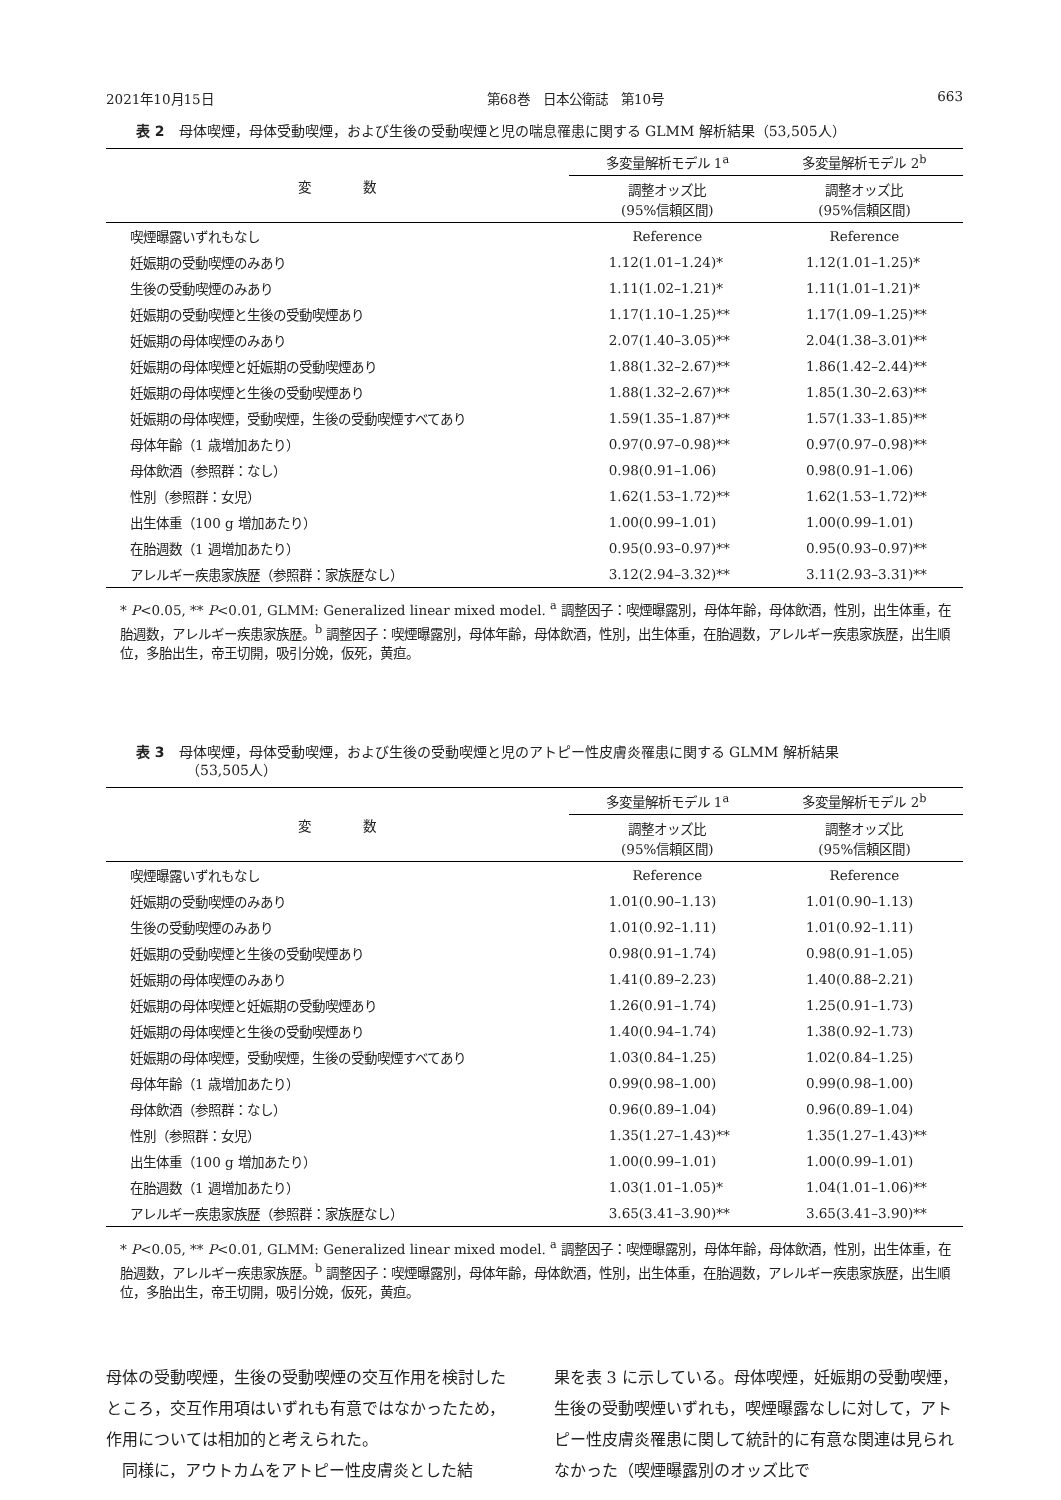2021年10月15日 第68巻　日本公衛誌　第10号 663
表 2 母体喫煙，母体受動喫煙，および生後の受動喫煙と児の喘息罹患に関する GLMM 解析結果（53,505人）
| 変 数 | 多変量解析モデル 1<sup>a</sup> | 多変量解析モデル 2<sup>b</sup> |
| --- | --- | --- |
| | 調整オッズ比 (95%信頼区間) | 調整オッズ比 (95%信頼区間) |
| 喫煙曝露いずれもなし | Reference | Reference |
| 妊娠期の受動喫煙のみあり | 1.12(1.01–1.24)* | 1.12(1.01–1.25)* |
| 生後の受動喫煙のみあり | 1.11(1.02–1.21)* | 1.11(1.01–1.21)* |
| 妊娠期の受動喫煙と生後の受動喫煙あり | 1.17(1.10–1.25)** | 1.17(1.09–1.25)** |
| 妊娠期の母体喫煙のみあり | 2.07(1.40–3.05)** | 2.04(1.38–3.01)** |
| 妊娠期の母体喫煙と妊娠期の受動喫煙あり | 1.88(1.32–2.67)** | 1.86(1.42–2.44)** |
| 妊娠期の母体喫煙と生後の受動喫煙あり | 1.88(1.32–2.67)** | 1.85(1.30–2.63)** |
| 妊娠期の母体喫煙，受動喫煙，生後の受動喫煙すべてあり | 1.59(1.35–1.87)** | 1.57(1.33–1.85)** |
| 母体年齢（1 歳増加あたり） | 0.97(0.97–0.98)** | 0.97(0.97–0.98)** |
| 母体飲酒（参照群：なし） | 0.98(0.91–1.06) | 0.98(0.91–1.06) |
| 性別（参照群：女児） | 1.62(1.53–1.72)** | 1.62(1.53–1.72)** |
| 出生体重（100 g 増加あたり） | 1.00(0.99–1.01) | 1.00(0.99–1.01) |
| 在胎週数（1 週増加あたり） | 0.95(0.93–0.97)** | 0.95(0.93–0.97)** |
| アレルギー疾患家族歴（参照群：家族歴なし） | 3.12(2.94–3.32)** | 3.11(2.93–3.31)** |
* P<0.05, ** P<0.01, GLMM: Generalized linear mixed model. <sup>a</sup> 調整因子：喫煙曝露別，母体年齢，母体飲酒，性別，出生体重，在胎週数，アレルギー疾患家族歴。<sup>b</sup> 調整因子：喫煙曝露別，母体年齢，母体飲酒，性別，出生体重，在胎週数，アレルギー疾患家族歴，出生順位，多胎出生，帝王切開，吸引分娩，仮死，黄疸。
表 3 母体喫煙，母体受動喫煙，および生後の受動喫煙と児のアトピー性皮膚炎罹患に関する GLMM 解析結果
（53,505人）
| 変 数 | 多変量解析モデル 1<sup>a</sup> | 多変量解析モデル 2<sup>b</sup> |
| --- | --- | --- |
| | 調整オッズ比 (95%信頼区間) | 調整オッズ比 (95%信頼区間) |
| 喫煙曝露いずれもなし | Reference | Reference |
| 妊娠期の受動喫煙のみあり | 1.01(0.90–1.13) | 1.01(0.90–1.13) |
| 生後の受動喫煙のみあり | 1.01(0.92–1.11) | 1.01(0.92–1.11) |
| 妊娠期の受動喫煙と生後の受動喫煙あり | 0.98(0.91–1.74) | 0.98(0.91–1.05) |
| 妊娠期の母体喫煙のみあり | 1.41(0.89–2.23) | 1.40(0.88–2.21) |
| 妊娠期の母体喫煙と妊娠期の受動喫煙あり | 1.26(0.91–1.74) | 1.25(0.91–1.73) |
| 妊娠期の母体喫煙と生後の受動喫煙あり | 1.40(0.94–1.74) | 1.38(0.92–1.73) |
| 妊娠期の母体喫煙，受動喫煙，生後の受動喫煙すべてあり | 1.03(0.84–1.25) | 1.02(0.84–1.25) |
| 母体年齢（1 歳増加あたり） | 0.99(0.98–1.00) | 0.99(0.98–1.00) |
| 母体飲酒（参照群：なし） | 0.96(0.89–1.04) | 0.96(0.89–1.04) |
| 性別（参照群：女児） | 1.35(1.27–1.43)** | 1.35(1.27–1.43)** |
| 出生体重（100 g 増加あたり） | 1.00(0.99–1.01) | 1.00(0.99–1.01) |
| 在胎週数（1 週増加あたり） | 1.03(1.01–1.05)* | 1.04(1.01–1.06)** |
| アレルギー疾患家族歴（参照群：家族歴なし） | 3.65(3.41–3.90)** | 3.65(3.41–3.90)** |
* P<0.05, ** P<0.01, GLMM: Generalized linear mixed model. <sup>a</sup> 調整因子：喫煙曝露別，母体年齢，母体飲酒，性別，出生体重，在胎週数，アレルギー疾患家族歴。<sup>b</sup> 調整因子：喫煙曝露別，母体年齢，母体飲酒，性別，出生体重，在胎週数，アレルギー疾患家族歴，出生順位，多胎出生，帝王切開，吸引分娩，仮死，黄疸。
母体の受動喫煙，生後の受動喫煙の交互作用を検討したところ，交互作用項はいずれも有意ではなかったため，作用については相加的と考えられた。
　同様に，アウトカムをアトピー性皮膚炎とした結
果を表 3 に示している。母体喫煙，妊娠期の受動喫煙，生後の受動喫煙いずれも，喫煙曝露なしに対して，アトピー性皮膚炎罹患に関して統計的に有意な関連は見られなかった（喫煙曝露別のオッズ比で